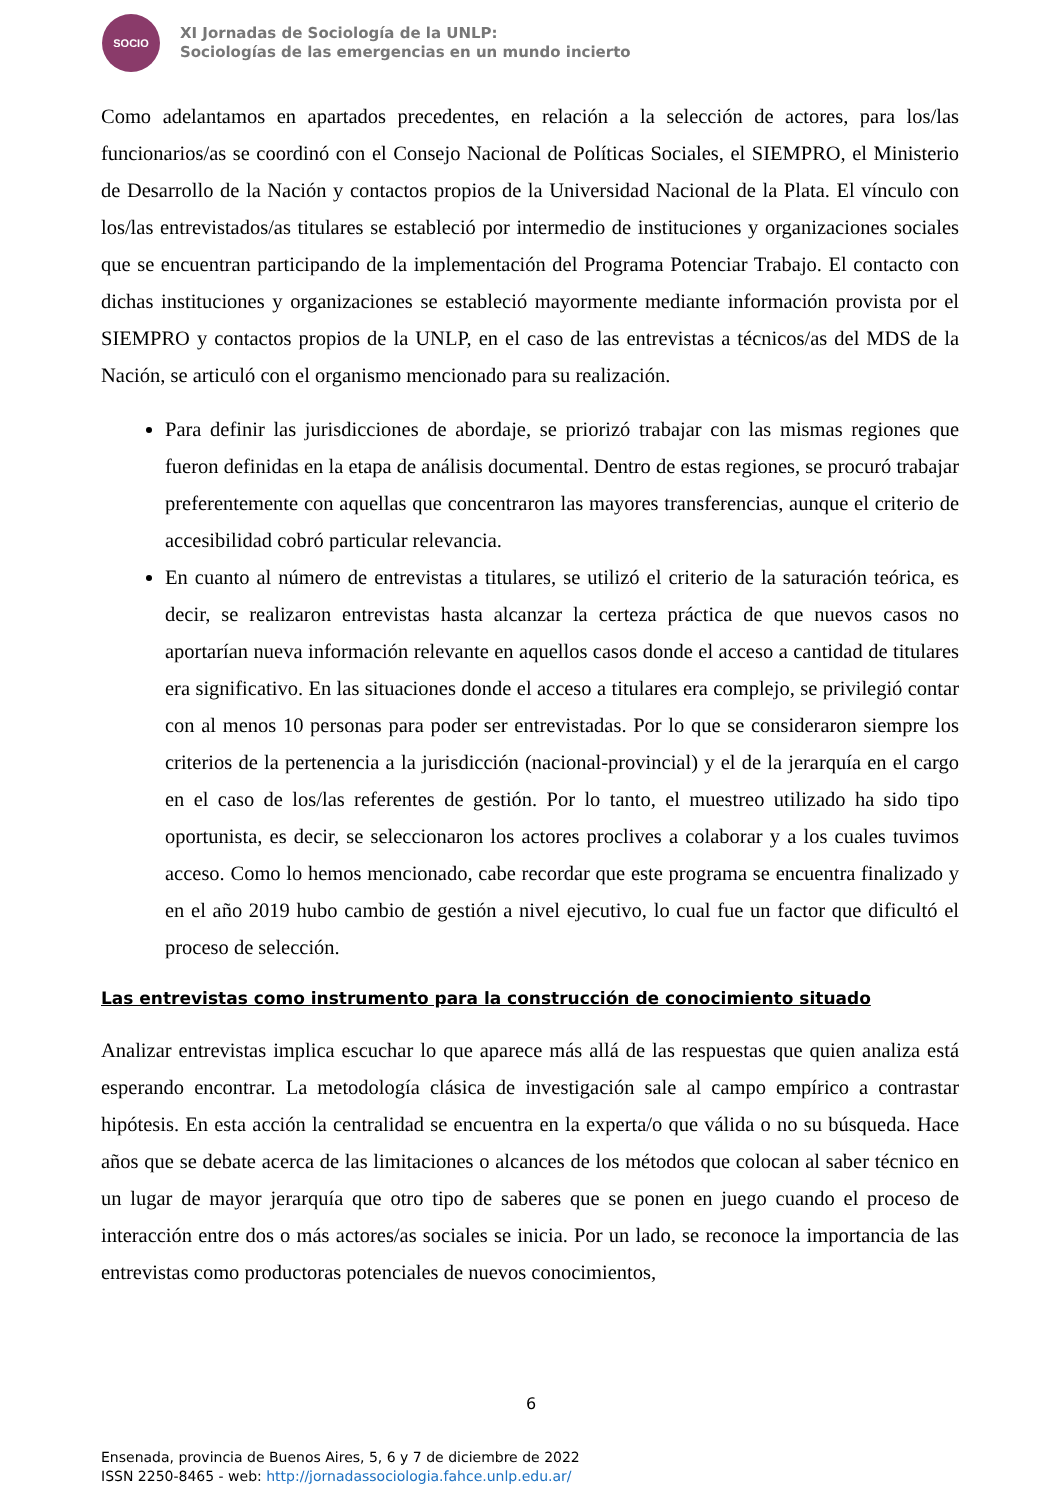SOCIO
XI Jornadas de Sociología de la UNLP:
Sociologías de las emergencias en un mundo incierto
Como adelantamos en apartados precedentes, en relación a la selección de actores, para los/las funcionarios/as se coordinó con el Consejo Nacional de Políticas Sociales, el SIEMPRO, el Ministerio de Desarrollo de la Nación y contactos propios de la Universidad Nacional de la Plata. El vínculo con los/las entrevistados/as titulares se estableció por intermedio de instituciones y organizaciones sociales que se encuentran participando de la implementación del Programa Potenciar Trabajo. El contacto con dichas instituciones y organizaciones se estableció mayormente mediante información provista por el SIEMPRO y contactos propios de la UNLP, en el caso de las entrevistas a técnicos/as del MDS de la Nación, se articuló con el organismo mencionado para su realización.
Para definir las jurisdicciones de abordaje, se priorizó trabajar con las mismas regiones que fueron definidas en la etapa de análisis documental. Dentro de estas regiones, se procuró trabajar preferentemente con aquellas que concentraron las mayores transferencias, aunque el criterio de accesibilidad cobró particular relevancia.
En cuanto al número de entrevistas a titulares, se utilizó el criterio de la saturación teórica, es decir, se realizaron entrevistas hasta alcanzar la certeza práctica de que nuevos casos no aportarían nueva información relevante en aquellos casos donde el acceso a cantidad de titulares era significativo. En las situaciones donde el acceso a titulares era complejo, se privilegió contar con al menos 10 personas para poder ser entrevistadas. Por lo que se consideraron siempre los criterios de la pertenencia a la jurisdicción (nacional-provincial) y el de la jerarquía en el cargo en el caso de los/las referentes de gestión. Por lo tanto, el muestreo utilizado ha sido tipo oportunista, es decir, se seleccionaron los actores proclives a colaborar y a los cuales tuvimos acceso. Como lo hemos mencionado, cabe recordar que este programa se encuentra finalizado y en el año 2019 hubo cambio de gestión a nivel ejecutivo, lo cual fue un factor que dificultó el proceso de selección.
Las entrevistas como instrumento para la construcción de conocimiento situado
Analizar entrevistas implica escuchar lo que aparece más allá de las respuestas que quien analiza está esperando encontrar. La metodología clásica de investigación sale al campo empírico a contrastar hipótesis. En esta acción la centralidad se encuentra en la experta/o que válida o no su búsqueda. Hace años que se debate acerca de las limitaciones o alcances de los métodos que colocan al saber técnico en un lugar de mayor jerarquía que otro tipo de saberes que se ponen en juego cuando el proceso de interacción entre dos o más actores/as sociales se inicia. Por un lado, se reconoce la importancia de las entrevistas como productoras potenciales de nuevos conocimientos,
6
Ensenada, provincia de Buenos Aires, 5, 6 y 7 de diciembre de 2022
ISSN 2250-8465 - web: http://jornadassociologia.fahce.unlp.edu.ar/